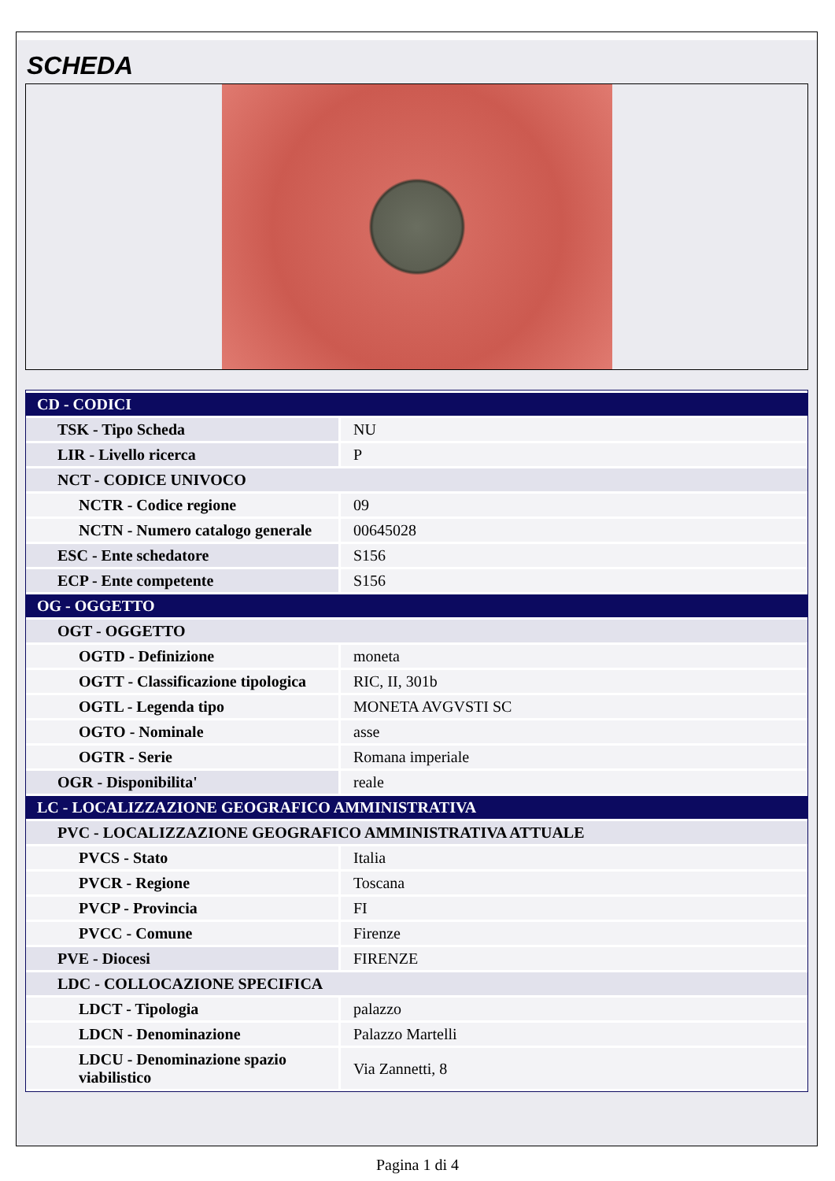SCHEDA
| CD - CODICI | |
| TSK - Tipo Scheda | NU |
| LIR - Livello ricerca | P |
| NCT - CODICE UNIVOCO | |
| NCTR - Codice regione | 09 |
| NCTN - Numero catalogo generale | 00645028 |
| ESC - Ente schedatore | S156 |
| ECP - Ente competente | S156 |
| OG - OGGETTO | |
| OGT - OGGETTO | |
| OGTD - Definizione | moneta |
| OGTT - Classificazione tipologica | RIC, II, 301b |
| OGTL - Legenda tipo | MONETA AVGVSTI SC |
| OGTO - Nominale | asse |
| OGTR - Serie | Romana imperiale |
| OGR - Disponibilita' | reale |
| LC - LOCALIZZAZIONE GEOGRAFICO AMMINISTRATIVA | |
| PVC - LOCALIZZAZIONE GEOGRAFICO AMMINISTRATIVA ATTUALE | |
| PVCS - Stato | Italia |
| PVCR - Regione | Toscana |
| PVCP - Provincia | FI |
| PVCC - Comune | Firenze |
| PVE - Diocesi | FIRENZE |
| LDC - COLLOCAZIONE SPECIFICA | |
| LDCT - Tipologia | palazzo |
| LDCN - Denominazione | Palazzo Martelli |
| LDCU - Denominazione spazio viabilistico | Via Zannetti, 8 |
Pagina 1 di 4